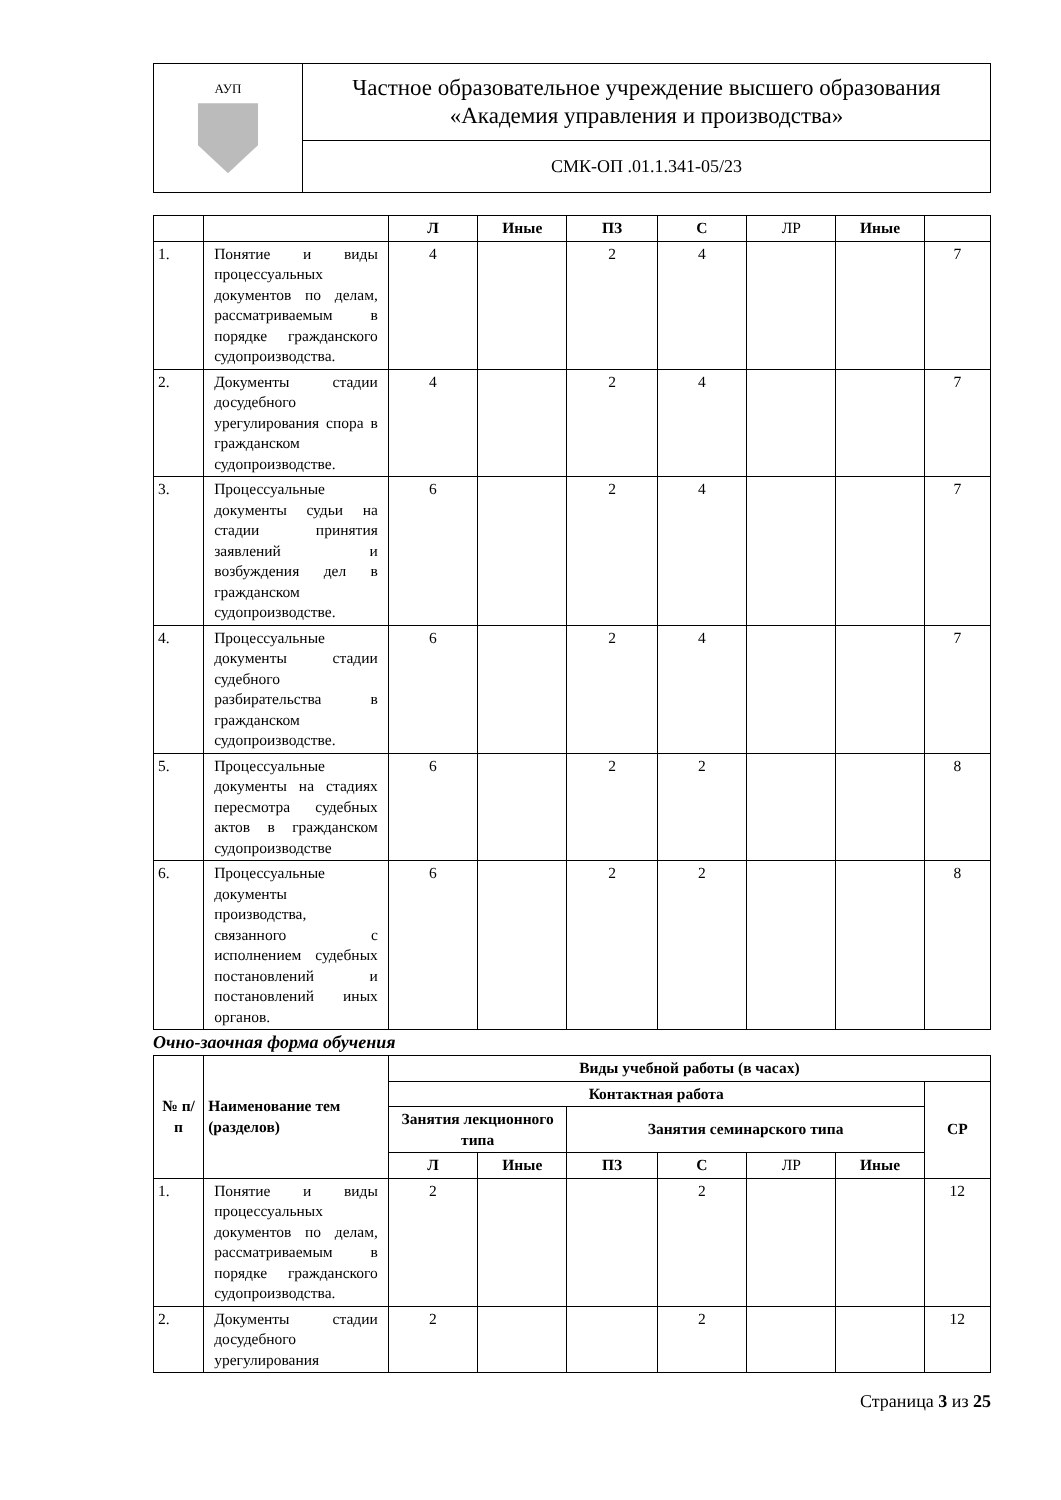| АУП | Частное образовательное учреждение высшего образования «Академия управления и производства» |
| | СМК-ОП .01.1.341-05/23 |
| | | Л | Иные | ПЗ | С | ЛР | Иные | |
| 1. | Понятие и виды процессуальных документов по делам, рассматриваемым в порядке гражданского судопроизводства. | 4 | | 2 | 4 | | | 7 |
| 2. | Документы стадии досудебного урегулирования спора в гражданском судопроизводстве. | 4 | | 2 | 4 | | | 7 |
| 3. | Процессуальные документы судьи на стадии принятия заявлений и возбуждения дел в гражданском судопроизводстве. | 6 | | 2 | 4 | | | 7 |
| 4. | Процессуальные документы стадии судебного разбирательства в гражданском судопроизводстве. | 6 | | 2 | 4 | | | 7 |
| 5. | Процессуальные документы на стадиях пересмотра судебных актов в гражданском судопроизводстве | 6 | | 2 | 2 | | | 8 |
| 6. | Процессуальные документы производства, связанного с исполнением судебных постановлений и постановлений иных органов. | 6 | | 2 | 2 | | | 8 |
Очно-заочная форма обучения
| № п/п | Наименование тем (разделов) | Виды учебной работы (в часах) | | | | | | |
| --- | --- | --- | --- | --- | --- | --- | --- | --- |
| | | Контактная работа | | | | | | СР |
| | | Занятия лекционного типа | | Занятия семинарского типа | | | | |
| | | Л | Иные | ПЗ | С | ЛР | Иные | |
| 1. | Понятие и виды процессуальных документов по делам, рассматриваемым в порядке гражданского судопроизводства. | 2 | | | 2 | | | 12 |
| 2. | Документы стадии досудебного урегулирования | 2 | | | 2 | | | 12 |
Страница 3 из 25